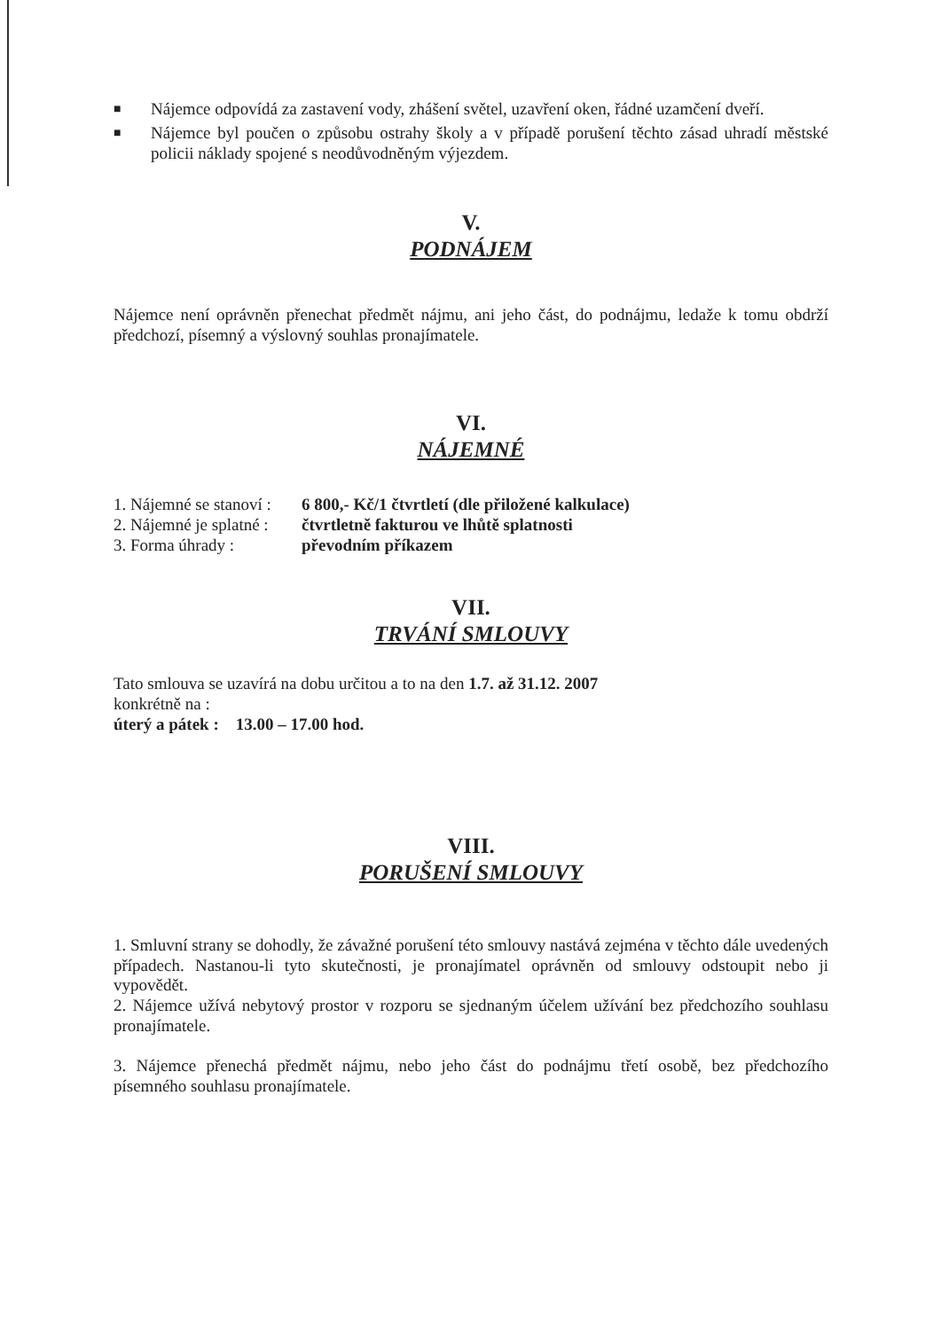■
Nájemce odpovídá za zastavení vody, zhášení světel, uzavření oken, řádné uzamčení dveří.
■
Nájemce byl poučen o způsobu ostrahy školy a v případě porušení těchto zásad uhradí městské policii náklady spojené s neodůvodněným výjezdem.
V.
PODNÁJEM
Nájemce není oprávněn přenechat předmět nájmu, ani jeho část, do podnájmu, ledaže k tomu obdrží předchozí, písemný a výslovný souhlas pronajímatele.
VI.
NÁJEMNÉ
1. Nájemné se stanoví : 6 800,- Kč/1 čtvrtletí (dle přiložené kalkulace)
2. Nájemné je splatné : čtvrtletně fakturou ve lhůtě splatnosti
3. Forma úhrady : převodním příkazem
VII.
TRVÁNÍ SMLOUVY
Tato smlouva se uzavírá na dobu určitou a to na den 1.7. až 31.12. 2007
konkrétně na :
úterý a pátek : 13.00 – 17.00 hod.
VIII.
PORUŠENÍ SMLOUVY
1. Smluvní strany se dohodly, že závažné porušení této smlouvy nastává zejména v těchto dále uvedených případech. Nastanou-li tyto skutečnosti, je pronajímatel oprávněn od smlouvy odstoupit nebo ji vypovědět.
2. Nájemce užívá nebytový prostor v rozporu se sjednaným účelem užívání bez předchozího souhlasu pronajímatele.
3. Nájemce přenechá předmět nájmu, nebo jeho část do podnájmu třetí osobě, bez předchozího písemného souhlasu pronajímatele.